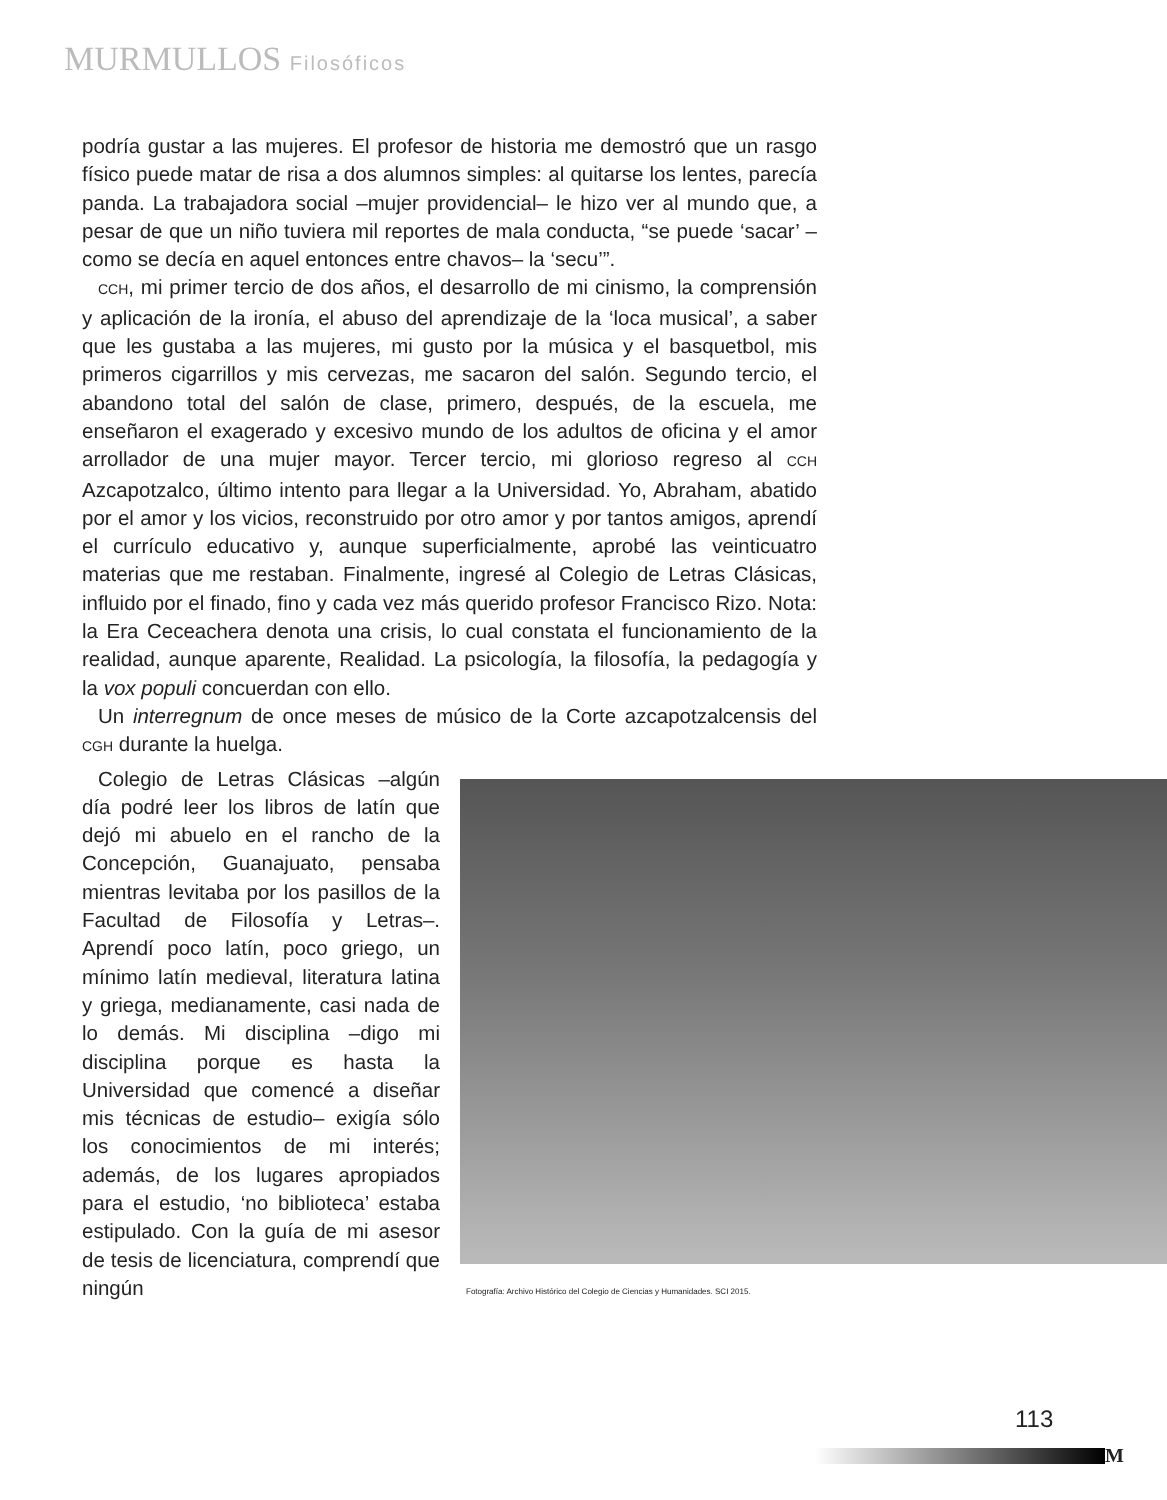MURMULLOS Filosóficos
podría gustar a las mujeres. El profesor de historia me demostró que un rasgo físico puede matar de risa a dos alumnos simples: al quitarse los lentes, parecía panda. La trabajadora social –mujer providencial– le hizo ver al mundo que, a pesar de que un niño tuviera mil reportes de mala conducta, “se puede ‘sacar’ –como se decía en aquel entonces entre chavos– la ‘secu’”.
CCH, mi primer tercio de dos años, el desarrollo de mi cinismo, la comprensión y aplicación de la ironía, el abuso del aprendizaje de la ‘loca musical’, a saber que les gustaba a las mujeres, mi gusto por la música y el basquetbol, mis primeros cigarrillos y mis cervezas, me sacaron del salón. Segundo tercio, el abandono total del salón de clase, primero, después, de la escuela, me enseñaron el exagerado y excesivo mundo de los adultos de oficina y el amor arrollador de una mujer mayor. Tercer tercio, mi glorioso regreso al CCH Azcapotzalco, último intento para llegar a la Universidad. Yo, Abraham, abatido por el amor y los vicios, reconstruido por otro amor y por tantos amigos, aprendí el currículo educativo y, aunque superficialmente, aprobé las veinticuatro materias que me restaban. Finalmente, ingresé al Colegio de Letras Clásicas, influido por el finado, fino y cada vez más querido profesor Francisco Rizo. Nota: la Era Ceceachera denota una crisis, lo cual constata el funcionamiento de la realidad, aunque aparente, Realidad. La psicología, la filosofía, la pedagogía y la vox populi concuerdan con ello.
Un interregnum de once meses de músico de la Corte azcapotzalcensis del CGH durante la huelga.
Colegio de Letras Clásicas –algún día podré leer los libros de latín que dejó mi abuelo en el rancho de la Concepción, Guanajuato, pensaba mientras levitaba por los pasillos de la Facultad de Filosofía y Letras–. Aprendí poco latín, poco griego, un mínimo latín medieval, literatura latina y griega, medianamente, casi nada de lo demás. Mi disciplina –digo mi disciplina porque es hasta la Universidad que comencé a diseñar mis técnicas de estudio– exigía sólo los conocimientos de mi interés; además, de los lugares apropiados para el estudio, ‘no biblioteca’ estaba estipulado. Con la guía de mi asesor de tesis de licenciatura, comprendí que ningún
Fotografía: Archivo Histórico del Colegio de Ciencias y Humanidades. SCI 2015.
113
M